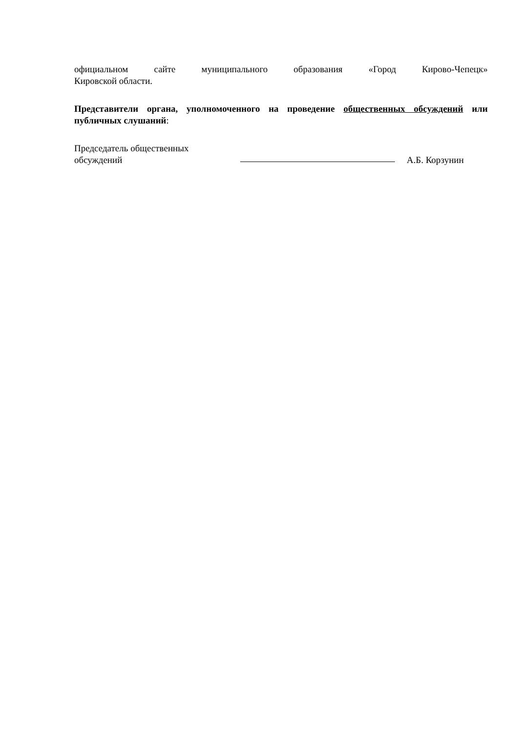официальном сайте муниципального образования «Город Кирово-Чепецк»
Кировской области.
Представители органа, уполномоченного на проведение общественных обсуждений или публичных слушаний:
Председатель общественных
обсуждений
А.Б. Корзунин